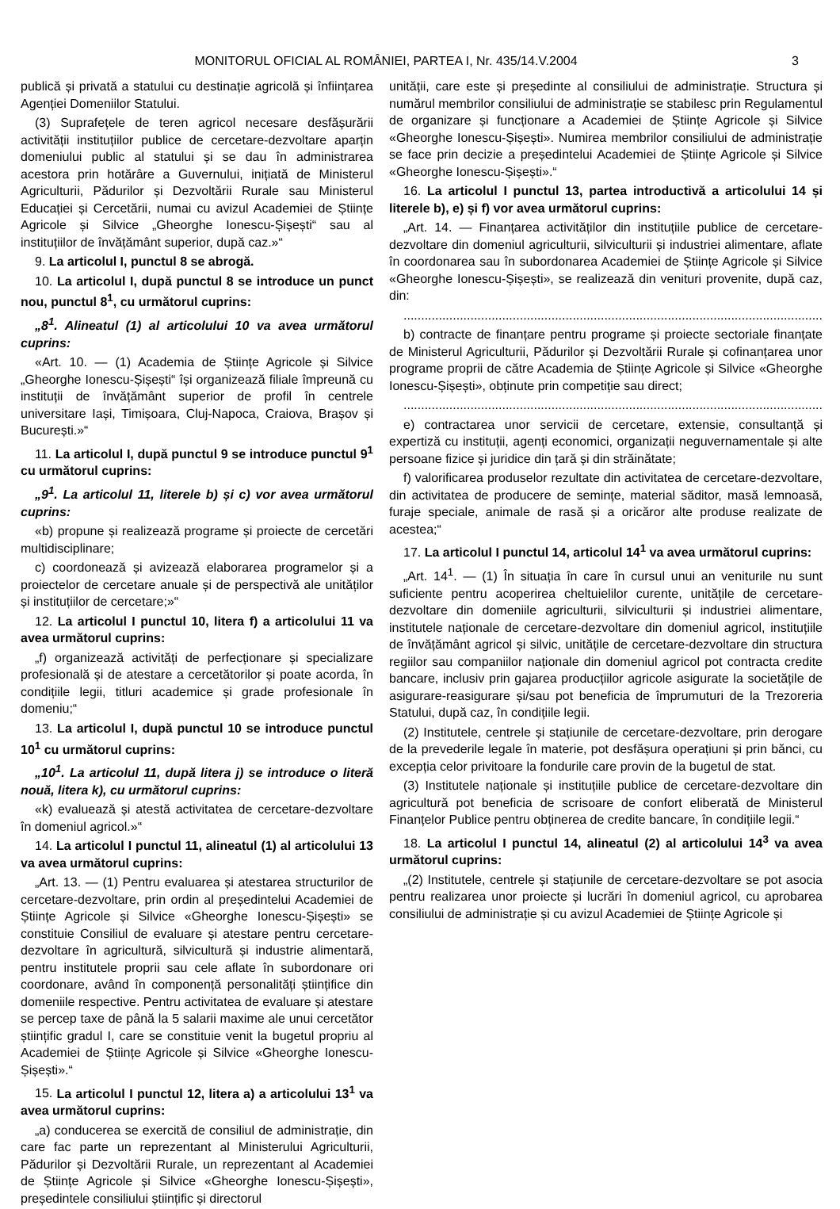MONITORUL OFICIAL AL ROMÂNIEI, PARTEA I, Nr. 435/14.V.2004 3
publică și privată a statului cu destinație agricolă și înființarea Agenției Domeniilor Statului.
(3) Suprafețele de teren agricol necesare desfășurării activității instituțiilor publice de cercetare-dezvoltare aparțin domeniului public al statului și se dau în administrarea acestora prin hotărâre a Guvernului, inițiată de Ministerul Agriculturii, Pădurilor și Dezvoltării Rurale sau Ministerul Educației și Cercetării, numai cu avizul Academiei de Științe Agricole și Silvice „Gheorghe Ionescu-Șișești“ sau al instituțiilor de învățământ superior, după caz.»“
9. La articolul I, punctul 8 se abrogă.
10. La articolul I, după punctul 8 se introduce un punct nou, punctul 8<sup>1</sup>, cu următorul cuprins:
„8<sup>1</sup>. Alineatul (1) al articolului 10 va avea următorul cuprins:
«Art. 10. — (1) Academia de Științe Agricole și Silvice „Gheorghe Ionescu-Șișești“ își organizează filiale împreună cu instituții de învățământ superior de profil în centrele universitare Iași, Timișoara, Cluj-Napoca, Craiova, Brașov și București.»“
11. La articolul I, după punctul 9 se introduce punctul 9<sup>1</sup> cu următorul cuprins:
„9<sup>1</sup>. La articolul 11, literele b) și c) vor avea următorul cuprins:
«b) propune și realizează programe și proiecte de cercetări multidisciplinare;
c) coordonează și avizează elaborarea programelor și a proiectelor de cercetare anuale și de perspectivă ale unităților și instituțiilor de cercetare;»“
12. La articolul I punctul 10, litera f) a articolului 11 va avea următorul cuprins:
„f) organizează activități de perfecționare și specializare profesională și de atestare a cercetătorilor și poate acorda, în condițiile legii, titluri academice și grade profesionale în domeniu;“
13. La articolul I, după punctul 10 se introduce punctul 10<sup>1</sup> cu următorul cuprins:
„10<sup>1</sup>. La articolul 11, după litera j) se introduce o literă nouă, litera k), cu următorul cuprins:
«k) evaluează și atestă activitatea de cercetare-dezvoltare în domeniul agricol.»“
14. La articolul I punctul 11, alineatul (1) al articolului 13 va avea următorul cuprins:
„Art. 13. — (1) Pentru evaluarea și atestarea structurilor de cercetare-dezvoltare, prin ordin al președintelui Academiei de Științe Agricole și Silvice «Gheorghe Ionescu-Șișești» se constituie Consiliul de evaluare și atestare pentru cercetare-dezvoltare în agricultură, silvicultură și industrie alimentară, pentru institutele proprii sau cele aflate în subordonare ori coordonare, având în componență personalități științifice din domeniile respective. Pentru activitatea de evaluare și atestare se percep taxe de până la 5 salarii maxime ale unui cercetător științific gradul I, care se constituie venit la bugetul propriu al Academiei de Științe Agricole și Silvice «Gheorghe Ionescu-Șișești».“
15. La articolul I punctul 12, litera a) a articolului 13<sup>1</sup> va avea următorul cuprins:
„a) conducerea se exercită de consiliul de administrație, din care fac parte un reprezentant al Ministerului Agriculturii, Pădurilor și Dezvoltării Rurale, un reprezentant al Academiei de Științe Agricole și Silvice «Gheorghe Ionescu-Șișești», președintele consiliului științific și directorul
unității, care este și președinte al consiliului de administrație. Structura și numărul membrilor consiliului de administrație se stabilesc prin Regulamentul de organizare și funcționare a Academiei de Științe Agricole și Silvice «Gheorghe Ionescu-Șișești». Numirea membrilor consiliului de administrație se face prin decizie a președintelui Academiei de Științe Agricole și Silvice «Gheorghe Ionescu-Șișești».“
16. La articolul I punctul 13, partea introductivă a articolului 14 și literele b), e) și f) vor avea următorul cuprins:
„Art. 14. — Finanțarea activităților din instituțiile publice de cercetare-dezvoltare din domeniul agriculturii, silviculturii și industriei alimentare, aflate în coordonarea sau în subordonarea Academiei de Științe Agricole și Silvice «Gheorghe Ionescu-Șișești», se realizează din venituri provenite, după caz, din:
.......................................................................................................................
b) contracte de finanțare pentru programe și proiecte sectoriale finanțate de Ministerul Agriculturii, Pădurilor și Dezvoltării Rurale și cofinanțarea unor programe proprii de către Academia de Științe Agricole și Silvice «Gheorghe Ionescu-Șișești», obținute prin competiție sau direct;
.......................................................................................................................
e) contractarea unor servicii de cercetare, extensie, consultanță și expertiză cu instituții, agenți economici, organizații neguvernamentale și alte persoane fizice și juridice din țară și din străinătate;
f) valorificarea produselor rezultate din activitatea de cercetare-dezvoltare, din activitatea de producere de semințe, material săditor, masă lemnoasă, furaje speciale, animale de rasă și a oricăror alte produse realizate de acestea;“
17. La articolul I punctul 14, articolul 14<sup>1</sup> va avea următorul cuprins:
„Art. 14<sup>1</sup>. — (1) În situația în care în cursul unui an veniturile nu sunt suficiente pentru acoperirea cheltuielilor curente, unitățile de cercetare-dezvoltare din domeniile agriculturii, silviculturii și industriei alimentare, institutele naționale de cercetare-dezvoltare din domeniul agricol, instituțiile de învățământ agricol și silvic, unitățile de cercetare-dezvoltare din structura regiilor sau companiilor naționale din domeniul agricol pot contracta credite bancare, inclusiv prin gajarea producțiilor agricole asigurate la societățile de asigurare-reasigurare și/sau pot beneficia de împrumuturi de la Trezoreria Statului, după caz, în condițiile legii.
(2) Institutele, centrele și stațiunile de cercetare-dezvoltare, prin derogare de la prevederile legale în materie, pot desfășura operațiuni și prin bănci, cu excepția celor privitoare la fondurile care provin de la bugetul de stat.
(3) Institutele naționale și instituțiile publice de cercetare-dezvoltare din agricultură pot beneficia de scrisoare de confort eliberată de Ministerul Finanțelor Publice pentru obținerea de credite bancare, în condițiile legii.“
18. La articolul I punctul 14, alineatul (2) al articolului 14<sup>3</sup> va avea următorul cuprins:
„(2) Institutele, centrele și stațiunile de cercetare-dezvoltare se pot asocia pentru realizarea unor proiecte și lucrări în domeniul agricol, cu aprobarea consiliului de administrație și cu avizul Academiei de Științe Agricole și